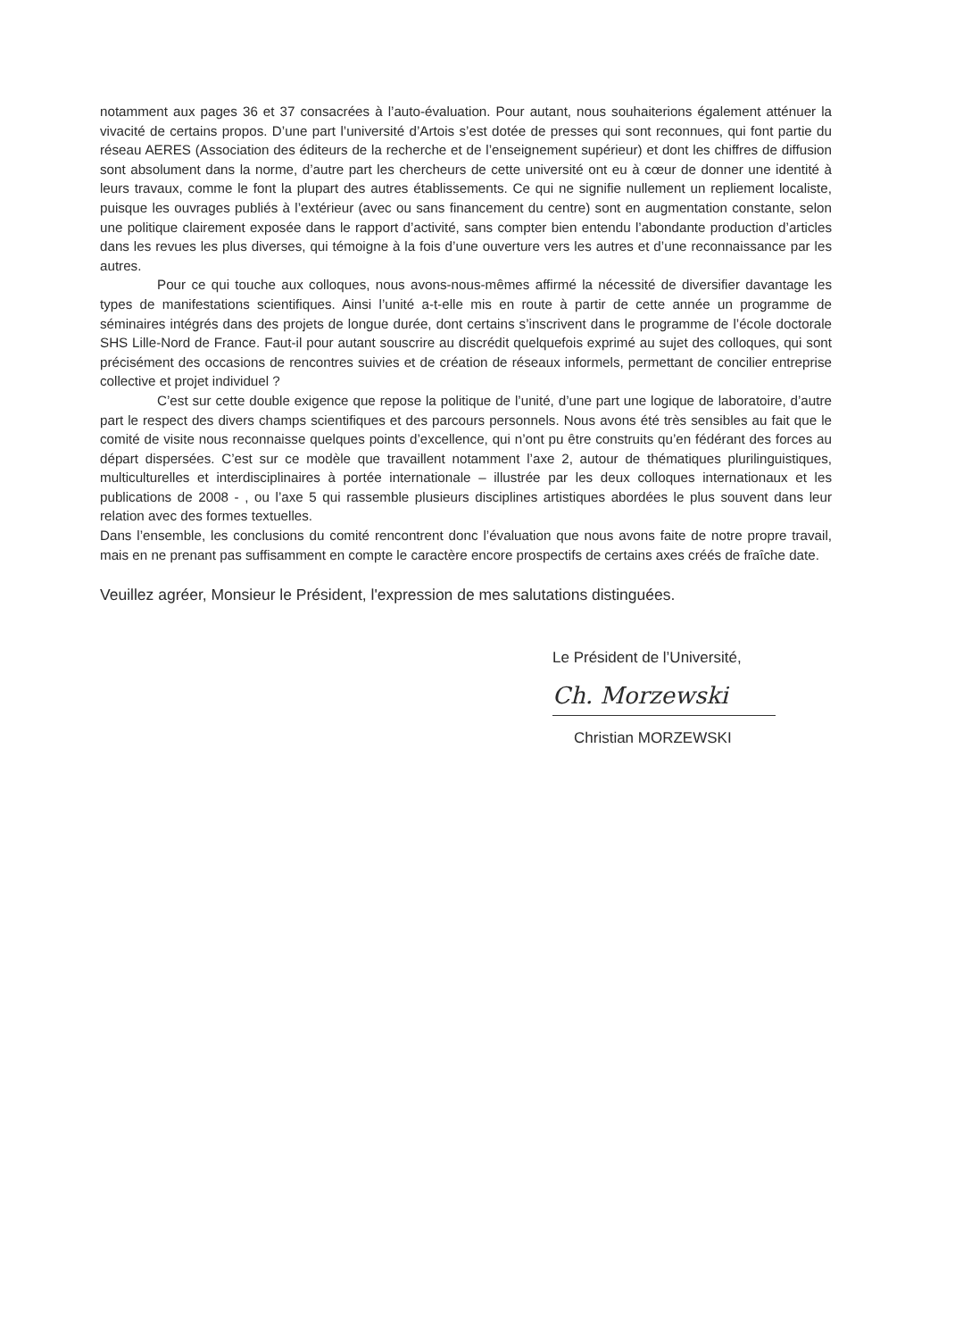notamment aux pages 36 et 37 consacrées à l’auto-évaluation. Pour autant, nous souhaiterions également atténuer la vivacité de certains propos. D’une part l’université d’Artois s’est dotée de presses qui sont reconnues, qui font partie du réseau AERES (Association des éditeurs de la recherche et de l’enseignement supérieur) et dont les chiffres de diffusion sont absolument dans la norme, d’autre part les chercheurs de cette université ont eu à cœur de donner une identité à leurs travaux, comme le font la plupart des autres établissements. Ce qui ne signifie nullement un repliement localiste, puisque les ouvrages publiés à l’extérieur (avec ou sans financement du centre) sont en augmentation constante, selon une politique clairement exposée dans le rapport d’activité, sans compter bien entendu l’abondante production d’articles dans les revues les plus diverses, qui témoigne à la fois d’une ouverture vers les autres et d’une reconnaissance par les autres.
Pour ce qui touche aux colloques, nous avons-nous-mêmes affirmé la nécessité de diversifier davantage les types de manifestations scientifiques. Ainsi l’unité a-t-elle mis en route à partir de cette année un programme de séminaires intégrés dans des projets de longue durée, dont certains s’inscrivent dans le programme de l’école doctorale SHS Lille-Nord de France. Faut-il pour autant souscrire au discrédit quelquefois exprimé au sujet des colloques, qui sont précisément des occasions de rencontres suivies et de création de réseaux informels, permettant de concilier entreprise collective et projet individuel ?
C’est sur cette double exigence que repose la politique de l’unité, d’une part une logique de laboratoire, d’autre part le respect des divers champs scientifiques et des parcours personnels. Nous avons été très sensibles au fait que le comité de visite nous reconnaisse quelques points d’excellence, qui n’ont pu être construits qu’en fédérant des forces au départ dispersées. C’est sur ce modèle que travaillent notamment l’axe 2, autour de thématiques plurilinguistiques, multiculturelles et interdisciplinaires à portée internationale – illustrée par les deux colloques internationaux et les publications de 2008 - , ou l’axe 5 qui rassemble plusieurs disciplines artistiques abordées le plus souvent dans leur relation avec des formes textuelles.
Dans l’ensemble, les conclusions du comité rencontrent donc l’évaluation que nous avons faite de notre propre travail, mais en ne prenant pas suffisamment en compte le caractère encore prospectifs de certains axes créés de fraîche date.
Veuillez agréer, Monsieur le Président, l'expression de mes salutations distinguées.
Le Président de l’Université,
Ch. Morzewski
Christian MORZEWSKI